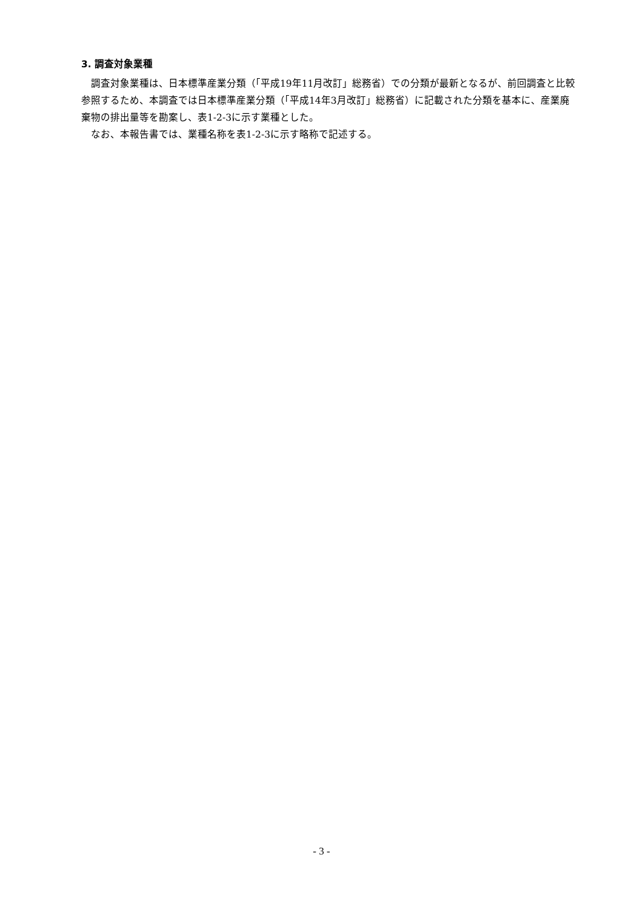3. 調査対象業種
　調査対象業種は、日本標準産業分類（「平成19年11月改訂」総務省）での分類が最新となるが、前回調査と比較参照するため、本調査では日本標準産業分類（「平成14年3月改訂」総務省）に記載された分類を基本に、産業廃棄物の排出量等を勘案し、表1-2-3に示す業種とした。
　なお、本報告書では、業種名称を表1-2-3に示す略称で記述する。
- 3 -